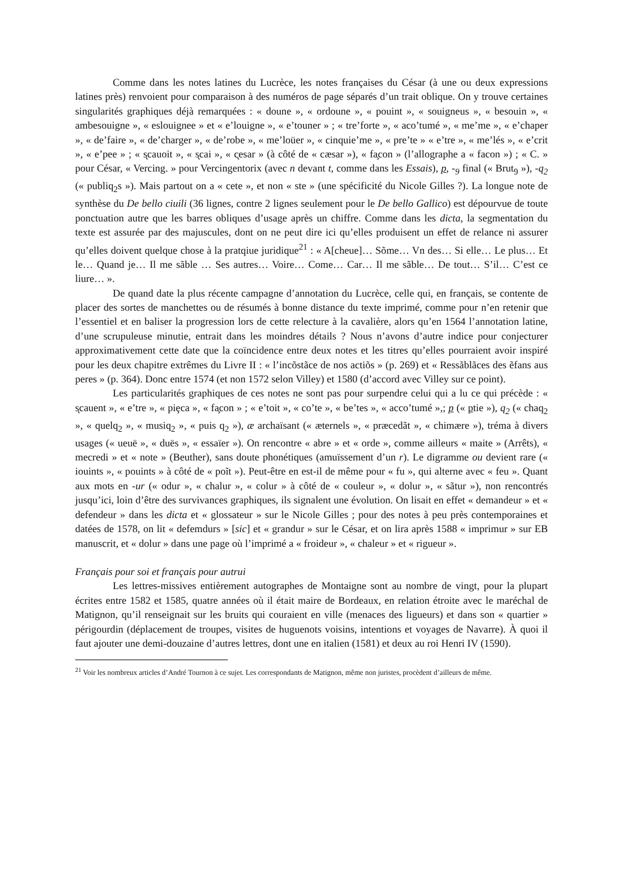Comme dans les notes latines du Lucrèce, les notes françaises du César (à une ou deux expressions latines près) renvoient pour comparaison à des numéros de page séparés d’un trait oblique. On y trouve certaines singularités graphiques déjà remarquées : « doune », « ordoune », « pouint », « souigneus », « besouin », « ambesouigne », « eslouignee » et « e’louigne », « e’touner » ; « tre’forte », « aco’tumé », « me’me », « e’chaper », « de’faire », « de’charger », « de’robe », « me’loüer », « cinquie’me », « pre’te » « e’tre », « me’lés », « e’crit », « e’pee » ; « s̨cauoit », « s̨cai », « c̨esar » (à côté de « cæsar »), « fa̧con » (l’allographe a « facon ») ; « C. » pour César, « Vercing. » pour Vercingentorix (avec n devant t, comme dans les Essais), p, -<sub>9</sub> final (« Brut<sub>9</sub> »), -q<sub>2</sub> (« publiq<sub>2</sub>s »). Mais partout on a « cete », et non « ste » (une spécificité du Nicole Gilles ?). La longue note de synthèse du De bello ciuili (36 lignes, contre 2 lignes seulement pour le De bello Gallico) est dépourvue de toute ponctuation autre que les barres obliques d’usage après un chiffre. Comme dans les dicta, la segmentation du texte est assurée par des majuscules, dont on ne peut dire ici qu’elles produisent un effet de relance ni assurer qu’elles doivent quelque chose à la pratqiue juridique<sup>21</sup> : « A[cheue]… Sõme… Vn des… Si elle… Le plus… Et le… Quand je… Il me sãble … Ses autres… Voire… Come… Car… Il me sãble… De tout… S’il… C’est ce liure… ».
De quand date la plus récente campagne d’annotation du Lucrèce, celle qui, en français, se contente de placer des sortes de manchettes ou de résumés à bonne distance du texte imprimé, comme pour n’en retenir que l’essentiel et en baliser la progression lors de cette relecture à la cavalière, alors qu’en 1564 l’annotation latine, d’une scrupuleuse minutie, entrait dans les moindres détails ? Nous n’avons d’autre indice pour conjecturer approximativement cette date que la coïncidence entre deux notes et les titres qu’elles pourraient avoir inspiré pour les deux chapitre extrêmes du Livre II : « l’incõstãce de nos actiõs » (p. 269) et « Ressãblãces des ẽfans aus peres » (p. 364). Donc entre 1574 (et non 1572 selon Villey) et 1580 (d’accord avec Villey sur ce point).
Les particularités graphiques de ces notes ne sont pas pour surpendre celui qui a lu ce qui précède : « s̨cauent », « e’tre », « piȩca », « fa̧con » ; « e’toit », « co’te », « be’tes », « acco’tumé »,; p (« ptie »), q<sub>2</sub> (« chaq<sub>2</sub> », « quelq<sub>2</sub> », « musiq<sub>2</sub> », « puis q<sub>2</sub> »), æ archaïsant (« æternels », « præcedãt », « chimære »), tréma à divers usages (« ueuë », « duës », « essaïer »). On rencontre « abre » et « orde », comme ailleurs « maite » (Arrêts), « mecredi » et « note » (Beuther), sans doute phonétiques (amuïssement d’un r). Le digramme ou devient rare (« iouints », « pouints » à côté de « poĩt »). Peut-être en est-il de même pour « fu », qui alterne avec « feu ». Quant aux mots en -ur (« odur », « chalur », « colur » à côté de « couleur », « dolur », « sãtur »), non rencontrés jusqu’ici, loin d’être des survivances graphiques, ils signalent une évolution. On lisait en effet « demandeur » et « defendeur » dans les dicta et « glossateur » sur le Nicole Gilles ; pour des notes à peu près contemporaines et datées de 1578, on lit « defemdurs » [sic] et « grandur » sur le César, et on lira après 1588 « imprimur » sur EB manuscrit, et « dolur » dans une page où l’imprimé a « froideur », « chaleur » et « rigueur ».
Français pour soi et français pour autrui
Les lettres-missives entièrement autographes de Montaigne sont au nombre de vingt, pour la plupart écrites entre 1582 et 1585, quatre années où il était maire de Bordeaux, en relation étroite avec le maréchal de Matignon, qu’il renseignait sur les bruits qui couraient en ville (menaces des ligueurs) et dans son « quartier » périgourdin (déplacement de troupes, visites de huguenots voisins, intentions et voyages de Navarre). À quoi il faut ajouter une demi-douzaine d’autres lettres, dont une en italien (1581) et deux au roi Henri IV (1590).
<sup>21</sup> Voir les nombreux articles d’André Tournon à ce sujet. Les correspondants de Matignon, même non juristes, procèdent d’ailleurs de même.